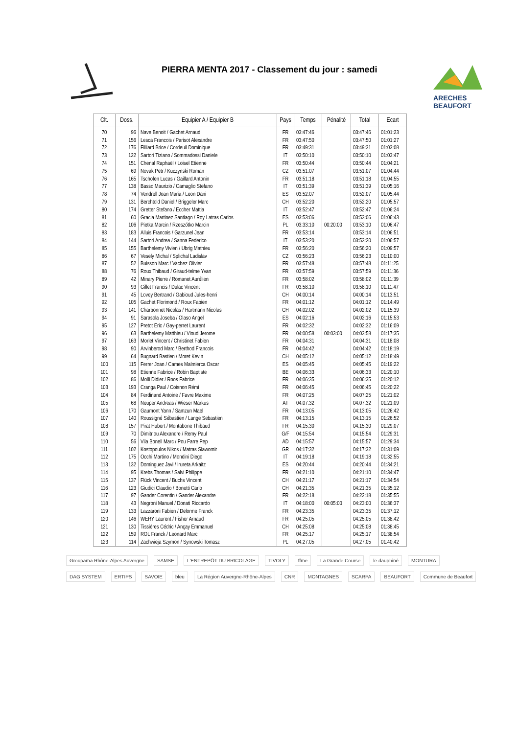PIERRA MENTA 2017 - Classement du jour : samedi
ARECHES
BEAUFORT
| Clt. | Doss. | Equipier A / Equipier B | Pays | Temps | Pénalité | Total | Ecart |
| --- | --- | --- | --- | --- | --- | --- | --- |
| 70 | 96 | Nave Benoit / Gachet Arnaud | FR | 03:47:46 | | 03:47:46 | 01:01:23 |
| 71 | 156 | Lesca Francois / Parisot Alexandre | FR | 03:47:50 | | 03:47:50 | 01:01:27 |
| 72 | 176 | Filliard Brice / Cordeuil Dominique | FR | 03:49:31 | | 03:49:31 | 01:03:08 |
| 73 | 122 | Sartori Tiziano / Sommadossi Daniele | IT | 03:50:10 | | 03:50:10 | 01:03:47 |
| 74 | 151 | Chenal Raphaël / Loisel Etienne | FR | 03:50:44 | | 03:50:44 | 01:04:21 |
| 75 | 69 | Novak Petr / Kuczynski Roman | CZ | 03:51:07 | | 03:51:07 | 01:04:44 |
| 76 | 165 | Tschofen Lucas / Gaillard Antonin | FR | 03:51:18 | | 03:51:18 | 01:04:55 |
| 77 | 138 | Basso Maurizio / Camaglio Stefano | IT | 03:51:39 | | 03:51:39 | 01:05:16 |
| 78 | 74 | Vendrell Joan Maria / Leon Dani | ES | 03:52:07 | | 03:52:07 | 01:05:44 |
| 79 | 131 | Berchtold Daniel / Briggeler Marc | CH | 03:52:20 | | 03:52:20 | 01:05:57 |
| 80 | 174 | Gretter Stefano / Eccher Mattia | IT | 03:52:47 | | 03:52:47 | 01:06:24 |
| 81 | 60 | Gracia Martinez Santiago / Roy Latras Carlos | ES | 03:53:06 | | 03:53:06 | 01:06:43 |
| 82 | 106 | Pietka Marcin / Rzeszótko Marcin | PL | 03:33:10 | 00:20:00 | 03:53:10 | 01:06:47 |
| 83 | 183 | Alluis Francois / Garzunel Jean | FR | 03:53:14 | | 03:53:14 | 01:06:51 |
| 84 | 144 | Sartori Andrea / Sanna Federico | IT | 03:53:20 | | 03:53:20 | 01:06:57 |
| 85 | 155 | Barthelemy Vivien / Ubrig Mathieu | FR | 03:56:20 | | 03:56:20 | 01:09:57 |
| 86 | 67 | Vesely Michal / Splichal Ladislav | CZ | 03:56:23 | | 03:56:23 | 01:10:00 |
| 87 | 52 | Buisson Marc / Vachez Olivier | FR | 03:57:48 | | 03:57:48 | 01:11:25 |
| 88 | 76 | Roux Thibaud / Giraud-telme Yvan | FR | 03:57:59 | | 03:57:59 | 01:11:36 |
| 89 | 42 | Minary Pierre / Romanet Aurélien | FR | 03:58:02 | | 03:58:02 | 01:11:39 |
| 90 | 93 | Gillet Francis / Dulac Vincent | FR | 03:58:10 | | 03:58:10 | 01:11:47 |
| 91 | 45 | Lovey Bertrand / Gabioud Jules-henri | CH | 04:00:14 | | 04:00:14 | 01:13:51 |
| 92 | 105 | Gachet Florimond / Roux Fabien | FR | 04:01:12 | | 04:01:12 | 01:14:49 |
| 93 | 141 | Charbonnet Nicolas / Hartmann Nicolas | CH | 04:02:02 | | 04:02:02 | 01:15:39 |
| 94 | 91 | Sarasola Joseba / Olaso Angel | ES | 04:02:16 | | 04:02:16 | 01:15:53 |
| 95 | 127 | Pretot Eric / Gay-perret Laurent | FR | 04:02:32 | | 04:02:32 | 01:16:09 |
| 96 | 63 | Barthelemy Matthieu / Vioud Jerome | FR | 04:00:58 | 00:03:00 | 04:03:58 | 01:17:35 |
| 97 | 163 | Morlet Vincent / Christinet Fabien | FR | 04:04:31 | | 04:04:31 | 01:18:08 |
| 98 | 90 | Arvinberod Marc / Berthod Francois | FR | 04:04:42 | | 04:04:42 | 01:18:19 |
| 99 | 64 | Bugnard Bastien / Moret Kevin | CH | 04:05:12 | | 04:05:12 | 01:18:49 |
| 100 | 115 | Ferrer Joan / Cames Malmierca Oscar | ES | 04:05:45 | | 04:05:45 | 01:19:22 |
| 101 | 98 | Etienne Fabrice / Robin Baptiste | BE | 04:06:33 | | 04:06:33 | 01:20:10 |
| 102 | 86 | Molli Didier / Roos Fabrice | FR | 04:06:35 | | 04:06:35 | 01:20:12 |
| 103 | 193 | Cranga Paul / Coisnon Rémi | FR | 04:06:45 | | 04:06:45 | 01:20:22 |
| 104 | 84 | Ferdinand Antoine / Favre Maxime | FR | 04:07:25 | | 04:07:25 | 01:21:02 |
| 105 | 68 | Neuper Andreas / Wieser Markus | AT | 04:07:32 | | 04:07:32 | 01:21:09 |
| 106 | 170 | Gaumont Yann / Samzun Mael | FR | 04:13:05 | | 04:13:05 | 01:26:42 |
| 107 | 140 | Roussigné Sébastien / Lange Sebastien | FR | 04:13:15 | | 04:13:15 | 01:26:52 |
| 108 | 157 | Pirat Hubert / Montabone Thibaud | FR | 04:15:30 | | 04:15:30 | 01:29:07 |
| 109 | 70 | Dimitriou Alexandre / Remy Paul | G/F | 04:15:54 | | 04:15:54 | 01:29:31 |
| 110 | 56 | Vila Bonell Marc / Pou Farre Pep | AD | 04:15:57 | | 04:15:57 | 01:29:34 |
| 111 | 102 | Kostopoulos Nikos / Matras Slawomir | GR | 04:17:32 | | 04:17:32 | 01:31:09 |
| 112 | 175 | Occhi Martino / Mondini Diego | IT | 04:19:18 | | 04:19:18 | 01:32:55 |
| 113 | 132 | Dominguez Javi / Irureta Arkaitz | ES | 04:20:44 | | 04:20:44 | 01:34:21 |
| 114 | 95 | Krebs Thomas / Salvi Philippe | FR | 04:21:10 | | 04:21:10 | 01:34:47 |
| 115 | 137 | Flück Vincent / Buchs Vincent | CH | 04:21:17 | | 04:21:17 | 01:34:54 |
| 116 | 123 | Giudici Claudio / Bonetti Carlo | CH | 04:21:35 | | 04:21:35 | 01:35:12 |
| 117 | 97 | Gander Corentin / Gander Alexandre | FR | 04:22:18 | | 04:22:18 | 01:35:55 |
| 118 | 43 | Negroni Manuel / Donati Riccardo | IT | 04:18:00 | 00:05:00 | 04:23:00 | 01:36:37 |
| 119 | 133 | Lazzaroni Fabien / Delorme Franck | FR | 04:23:35 | | 04:23:35 | 01:37:12 |
| 120 | 146 | WERY Laurent / Fisher Arnaud | FR | 04:25:05 | | 04:25:05 | 01:38:42 |
| 121 | 130 | Tissières Cédric / Ançay Emmanuel | CH | 04:25:08 | | 04:25:08 | 01:38:45 |
| 122 | 159 | ROL Franck / Leonard Marc | FR | 04:25:17 | | 04:25:17 | 01:38:54 |
| 123 | 114 | Zachwieja Szymon / Synowski Tomasz | PL | 04:27:05 | | 04:27:05 | 01:40:42 |
Groupama Rhône-Alpes Auvergne SAMSE L'ENTREPÔT DU BRICOLAGE TIVOLY ffme La Grande Course le dauphiné MONTURA DAG SYSTEM ERTIPS SAVOIE bleu La Région Auvergne-Rhône-Alpes CNR MONTAGNES SCARPA BEAUFORT Commune de Beaufort